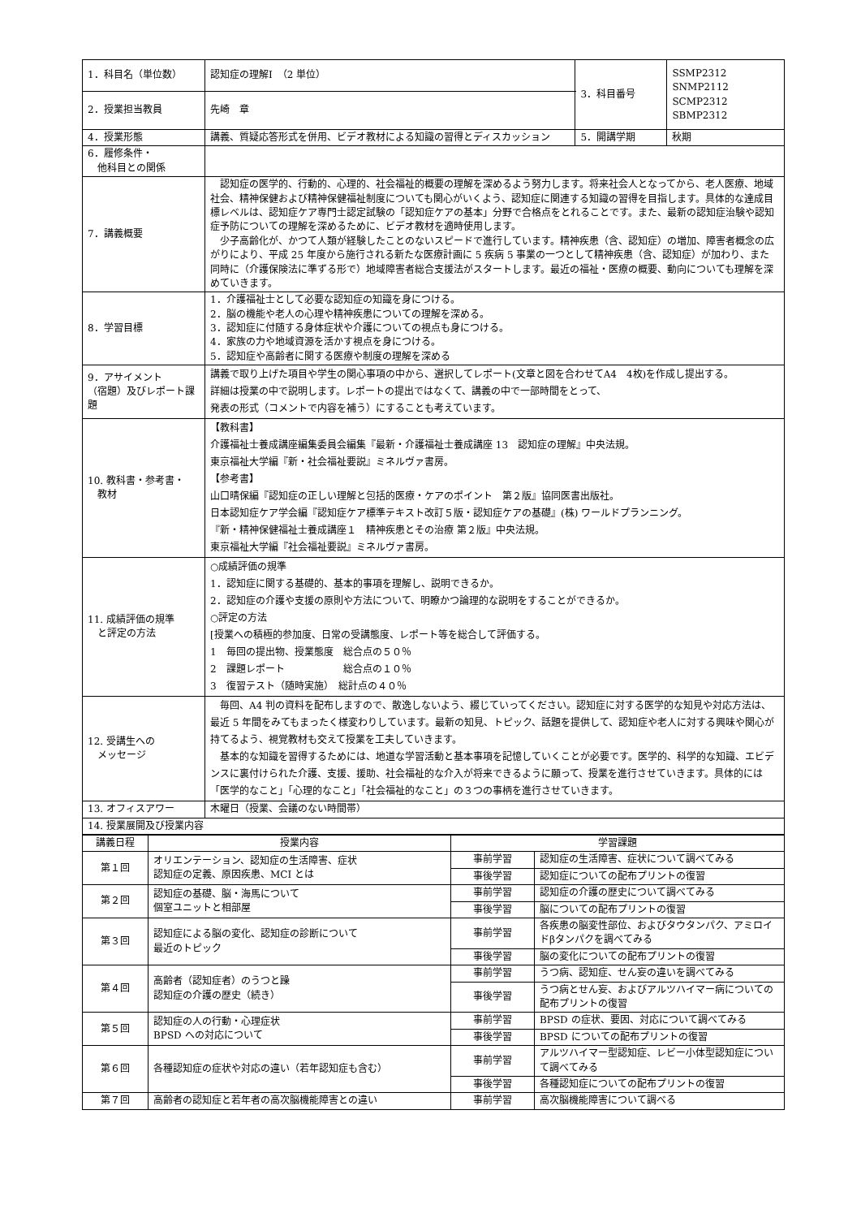| 1．科目名（単位数） | 認知症の理解Ⅰ （2 単位） | 3．科目番号 | SSMP2312 SNMP2112 SCMP2312 SBMP2312 |
| 2．授業担当教員 | 先崎 章 | | |
| 4．授業形態 | 講義、質疑応答形式を併用、ビデオ教材による知識の習得とディスカッション | 5．開講学期 | 秋期 |
| 6．履修条件・ 他科目との関係 | | | |
| 7．講義概要 | 認知症の医学的、行動的、心理的、社会福祉的概要の理解を深めるよう努力します。将来社会人となってから、老人医療、地域社会、精神保健および精神保健福祉制度についても関心がいくよう、認知症に関連する知識の習得を目指します。具体的な達成目標レベルは、認知症ケア専門士認定試験の「認知症ケアの基本」分野で合格点をとれることです。また、最新の認知症治験や認知症予防についての理解を深めるために、ビデオ教材を適時使用します。 少子高齢化が、かつて人類が経験したことのないスピードで進行しています。精神疾患（含、認知症）の増加、障害者概念の広がりにより、平成 25 年度から施行される新たな医療計画に 5 疾病 5 事業の一つとして精神疾患（含、認知症）が加わり、また同時に（介護保険法に準ずる形で）地域障害者総合支援法がスタートします。最近の福祉・医療の概要、動向についても理解を深めていきます。 | | |
| 8．学習目標 | 1．介護福祉士として必要な認知症の知識を身につける。 2．脳の機能や老人の心理や精神疾患についての理解を深める。 3．認知症に付随する身体症状や介護についての視点も身につける。 4．家族の力や地域資源を活かす視点を身につける。 5．認知症や高齢者に関する医療や制度の理解を深める | | |
| 9．アサイメント （宿題）及びレポート課題 | 講義で取り上げた項目や学生の関心事項の中から、選択してレポート(文章と図を合わせてA4 4枚)を作成し提出する。 詳細は授業の中で説明します。レポートの提出ではなくて、講義の中で一部時間をとって、 発表の形式（コメントで内容を補う）にすることも考えています。 | | |
| 10. 教科書・参考書・ 教材 | 【教科書】 介護福祉士養成講座編集委員会編集『最新・介護福祉士養成講座 13 認知症の理解』中央法規。 東京福祉大学編『新・社会福祉要説』ミネルヴァ書房。 【参考書】 山口晴保編『認知症の正しい理解と包括的医療・ケアのポイント 第２版』協同医書出版社。 日本認知症ケア学会編『認知症ケア標準テキスト改訂５版・認知症ケアの基礎』(株) ワールドプランニング。 『新・精神保健福祉士養成講座１ 精神疾患とその治療 第２版』中央法規。 東京福祉大学編『社会福祉要説』ミネルヴァ書房。 | | |
| 11. 成績評価の規準 と評定の方法 | ○成績評価の規準 1．認知症に関する基礎的、基本的事項を理解し、説明できるか。 2．認知症の介護や支援の原則や方法について、明瞭かつ論理的な説明をすることができるか。 ○評定の方法 [授業への積極的参加度、日常の受講態度、レポート等を総合して評価する。 1 毎回の提出物、授業態度 総合点の５０％ 2 課題レポート 総合点の１０％ 3 復習テスト（随時実施） 総計点の４０％ | | |
| 12. 受講生への メッセージ | 毎回、A4 判の資料を配布しますので、散逸しないよう、綴じていってください。認知症に対する医学的な知見や対応方法は、最近 5 年間をみてもまったく様変わりしています。最新の知見、トピック、話題を提供して、認知症や老人に対する興味や関心が持てるよう、視覚教材も交えて授業を工夫していきます。 基本的な知識を習得するためには、地道な学習活動と基本事項を記憶していくことが必要です。医学的、科学的な知識、エビデンスに裏付けられた介護、支援、援助、社会福祉的な介入が将来できるように願って、授業を進行させていきます。具体的には「医学的なこと」「心理的なこと」「社会福祉的なこと」の３つの事柄を進行させていきます。 | | |
| 13. オフィスアワー | 木曜日（授業、会議のない時間帯） | | |
| 14. 授業展開及び授業内容 | | | |
| 講義日程 | 授業内容 | 学習課題 | |
| --- | --- | --- | --- |
| 第１回 | オリエンテーション、認知症の生活障害、症状 認知症の定義、原因疾患、MCI とは | 事前学習 | 認知症の生活障害、症状について調べてみる |
| | | 事後学習 | 認知症についての配布プリントの復習 |
| 第２回 | 認知症の基礎、脳・海馬について 個室ユニットと相部屋 | 事前学習 | 認知症の介護の歴史について調べてみる |
| | | 事後学習 | 脳についての配布プリントの復習 |
| 第３回 | 認知症による脳の変化、認知症の診断について 最近のトピック | 事前学習 | 各疾患の脳変性部位、およびタウタンパク、アミロイドβタンパクを調べてみる |
| | | 事後学習 | 脳の変化についての配布プリントの復習 |
| 第４回 | 高齢者（認知症者）のうつと躁 認知症の介護の歴史（続き） | 事前学習 | うつ病、認知症、せん妄の違いを調べてみる |
| | | 事後学習 | うつ病とせん妄、およびアルツハイマー病についての配布プリントの復習 |
| 第５回 | 認知症の人の行動・心理症状 BPSD への対応について | 事前学習 | BPSD の症状、要因、対応について調べてみる |
| | | 事後学習 | BPSD についての配布プリントの復習 |
| 第６回 | 各種認知症の症状や対応の違い（若年認知症も含む） | 事前学習 | アルツハイマー型認知症、レビー小体型認知症について調べてみる |
| | | 事後学習 | 各種認知症についての配布プリントの復習 |
| 第７回 | 高齢者の認知症と若年者の高次脳機能障害との違い | 事前学習 | 高次脳機能障害について調べる |